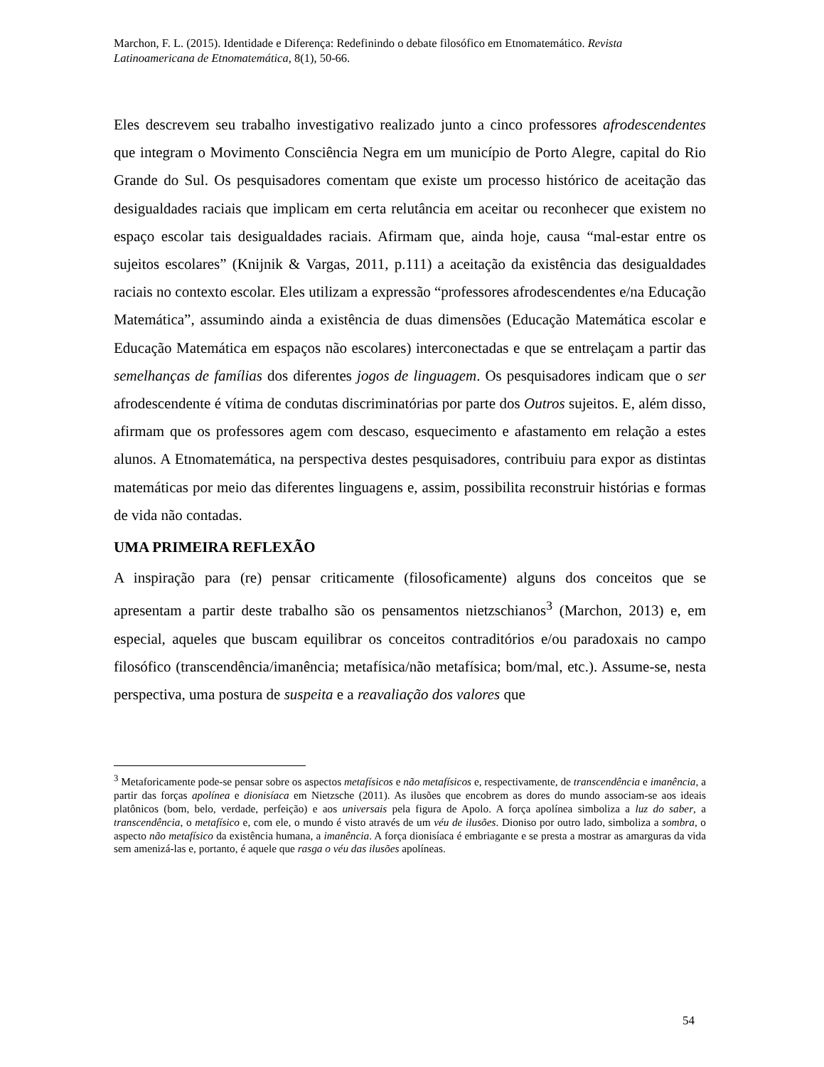Marchon, F. L. (2015). Identidade e Diferença: Redefinindo o debate filosófico em Etnomatemático. Revista Latinoamericana de Etnomatemática, 8(1), 50-66.
Eles descrevem seu trabalho investigativo realizado junto a cinco professores afrodescendentes que integram o Movimento Consciência Negra em um município de Porto Alegre, capital do Rio Grande do Sul. Os pesquisadores comentam que existe um processo histórico de aceitação das desigualdades raciais que implicam em certa relutância em aceitar ou reconhecer que existem no espaço escolar tais desigualdades raciais. Afirmam que, ainda hoje, causa “mal-estar entre os sujeitos escolares” (Knijnik & Vargas, 2011, p.111) a aceitação da existência das desigualdades raciais no contexto escolar. Eles utilizam a expressão “professores afrodescendentes e/na Educação Matemática”, assumindo ainda a existência de duas dimensões (Educação Matemática escolar e Educação Matemática em espaços não escolares) interconectadas e que se entrelaçam a partir das semelhanças de famílias dos diferentes jogos de linguagem. Os pesquisadores indicam que o ser afrodescendente é vítima de condutas discriminatórias por parte dos Outros sujeitos. E, além disso, afirmam que os professores agem com descaso, esquecimento e afastamento em relação a estes alunos. A Etnomatemática, na perspectiva destes pesquisadores, contribuiu para expor as distintas matemáticas por meio das diferentes linguagens e, assim, possibilita reconstruir histórias e formas de vida não contadas.
UMA PRIMEIRA REFLEXÃO
A inspiração para (re) pensar criticamente (filosoficamente) alguns dos conceitos que se apresentam a partir deste trabalho são os pensamentos nietzschianos<sup>3</sup> (Marchon, 2013) e, em especial, aqueles que buscam equilibrar os conceitos contraditórios e/ou paradoxais no campo filosófico (transcendência/imanência; metafísica/não metafísica; bom/mal, etc.). Assume-se, nesta perspectiva, uma postura de suspeita e a reavaliação dos valores que
<sup>3</sup> Metaforicamente pode-se pensar sobre os aspectos metafísicos e não metafísicos e, respectivamente, de transcendência e imanência, a partir das forças apolínea e dionisíaca em Nietzsche (2011). As ilusões que encobrem as dores do mundo associam-se aos ideais platônicos (bom, belo, verdade, perfeição) e aos universais pela figura de Apolo. A força apolínea simboliza a luz do saber, a transcendência, o metafísico e, com ele, o mundo é visto através de um véu de ilusões. Dioniso por outro lado, simboliza a sombra, o aspecto não metafísico da existência humana, a imanência. A força dionisíaca é embriagante e se presta a mostrar as amarguras da vida sem amenizá-las e, portanto, é aquele que rasga o véu das ilusões apolíneas.
54